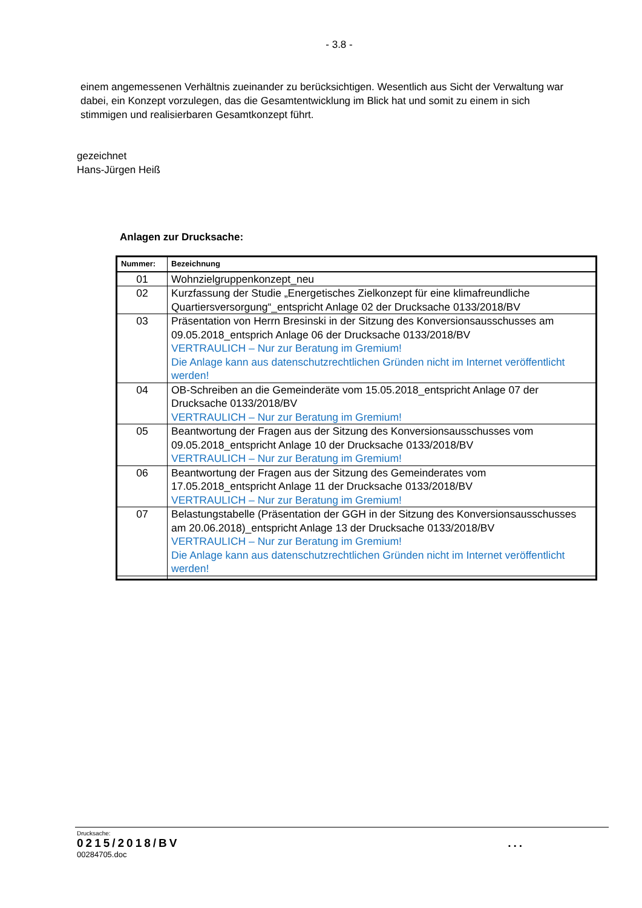- 3.8 -
einem angemessenen Verhältnis zueinander zu berücksichtigen. Wesentlich aus Sicht der Verwaltung war dabei, ein Konzept vorzulegen, das die Gesamtentwicklung im Blick hat und somit zu einem in sich stimmigen und realisierbaren Gesamtkonzept führt.
gezeichnet
Hans-Jürgen Heiß
Anlagen zur Drucksache:
| Nummer: | Bezeichnung |
| --- | --- |
| 01 | Wohnzielgruppenkonzept_neu |
| 02 | Kurzfassung der Studie „Energetisches Zielkonzept für eine klimafreundliche Quartiersversorgung“_entspricht Anlage 02 der Drucksache 0133/2018/BV |
| 03 | Präsentation von Herrn Bresinski in der Sitzung des Konversionsausschusses am 09.05.2018_entsprich Anlage 06 der Drucksache 0133/2018/BV VERTRAULICH – Nur zur Beratung im Gremium! Die Anlage kann aus datenschutzrechtlichen Gründen nicht im Internet veröffentlicht werden! |
| 04 | OB-Schreiben an die Gemeinderäte vom 15.05.2018_entspricht Anlage 07 der Drucksache 0133/2018/BV VERTRAULICH – Nur zur Beratung im Gremium! |
| 05 | Beantwortung der Fragen aus der Sitzung des Konversionsausschusses vom 09.05.2018_entspricht Anlage 10 der Drucksache 0133/2018/BV VERTRAULICH – Nur zur Beratung im Gremium! |
| 06 | Beantwortung der Fragen aus der Sitzung des Gemeinderates vom 17.05.2018_entspricht Anlage 11 der Drucksache 0133/2018/BV VERTRAULICH – Nur zur Beratung im Gremium! |
| 07 | Belastungstabelle (Präsentation der GGH in der Sitzung des Konversionsausschusses am 20.06.2018)_entspricht Anlage 13 der Drucksache 0133/2018/BV VERTRAULICH – Nur zur Beratung im Gremium! Die Anlage kann aus datenschutzrechtlichen Gründen nicht im Internet veröffentlicht werden! |
Drucksache:
0215/2018/BV ...
00284705.doc